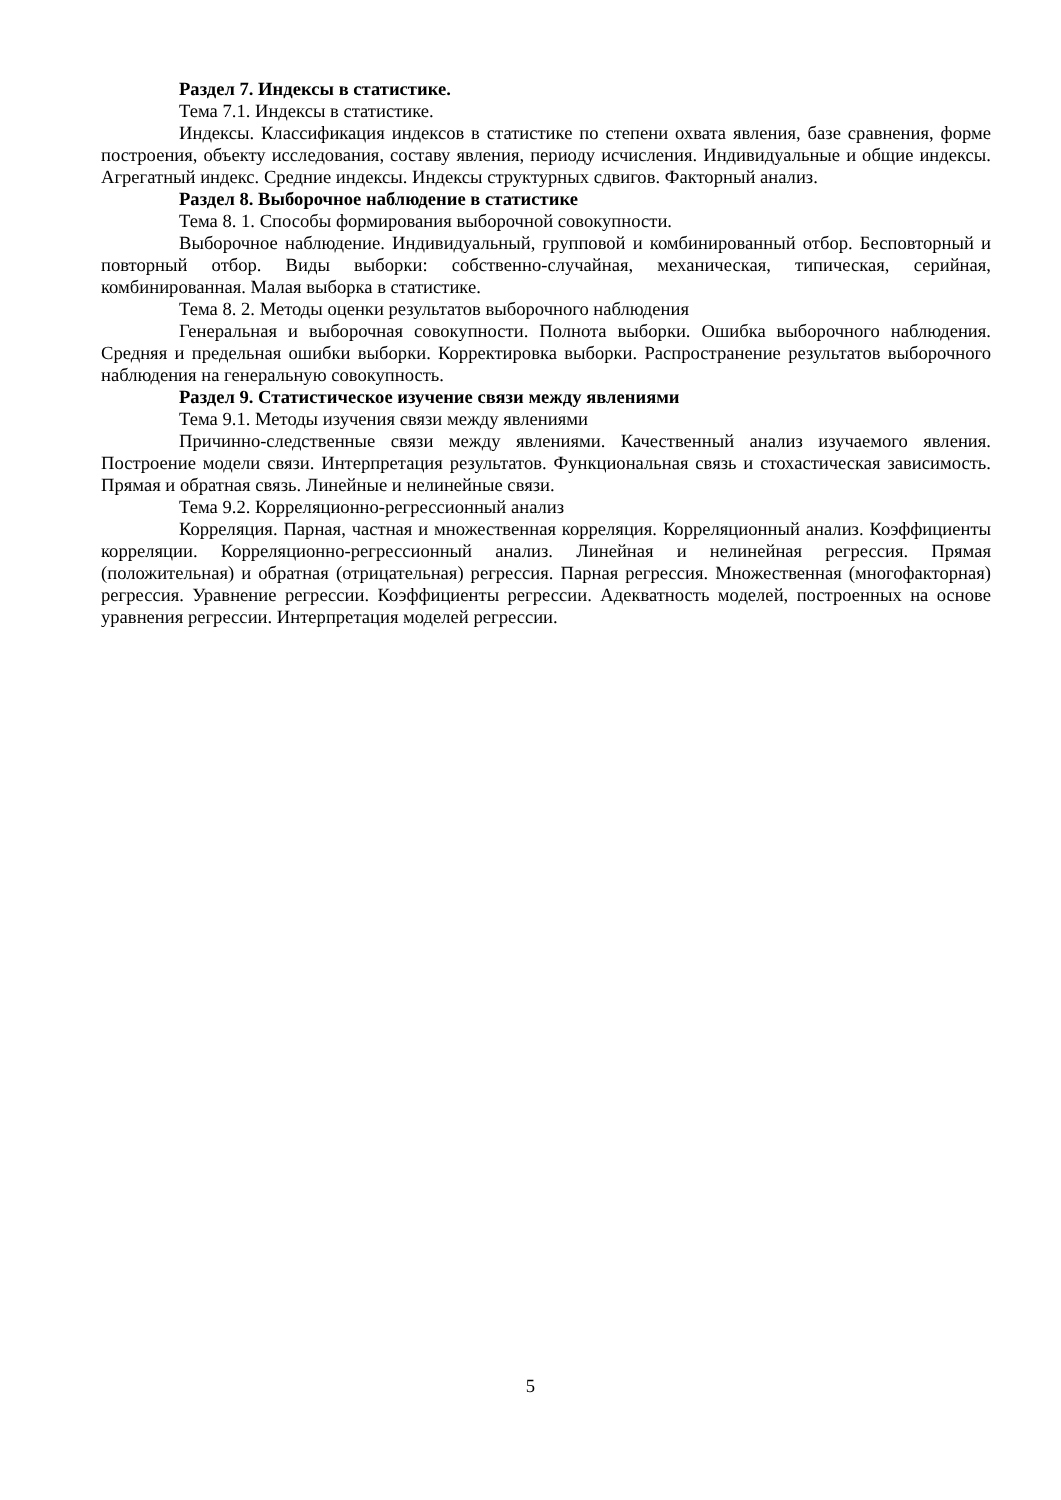Раздел 7. Индексы в статистике.
Тема 7.1. Индексы в статистике.
Индексы. Классификация индексов в статистике по степени охвата явления, базе сравнения, форме построения, объекту исследования, составу явления, периоду исчисления. Индивидуальные и общие индексы. Агрегатный индекс. Средние индексы. Индексы структурных сдвигов. Факторный анализ.
Раздел 8. Выборочное наблюдение в статистике
Тема 8. 1. Способы формирования выборочной совокупности.
Выборочное наблюдение. Индивидуальный, групповой и комбинированный отбор. Бесповторный и повторный отбор. Виды выборки: собственно-случайная, механическая, типическая, серийная, комбинированная. Малая выборка в статистике.
Тема 8. 2. Методы оценки результатов выборочного наблюдения
Генеральная и выборочная совокупности. Полнота выборки. Ошибка выборочного наблюдения. Средняя и предельная ошибки выборки. Корректировка выборки. Распространение результатов выборочного наблюдения на генеральную совокупность.
Раздел 9. Статистическое изучение связи между явлениями
Тема 9.1. Методы изучения связи между явлениями
Причинно-следственные связи между явлениями. Качественный анализ изучаемого явления. Построение модели связи. Интерпретация результатов. Функциональная связь и стохастическая зависимость. Прямая и обратная связь. Линейные и нелинейные связи.
Тема 9.2. Корреляционно-регрессионный анализ
Корреляция. Парная, частная и множественная корреляция. Корреляционный анализ. Коэффициенты корреляции. Корреляционно-регрессионный анализ. Линейная и нелинейная регрессия. Прямая (положительная) и обратная (отрицательная) регрессия. Парная регрессия. Множественная (многофакторная) регрессия. Уравнение регрессии. Коэффициенты регрессии. Адекватность моделей, построенных на основе уравнения регрессии. Интерпретация моделей регрессии.
5